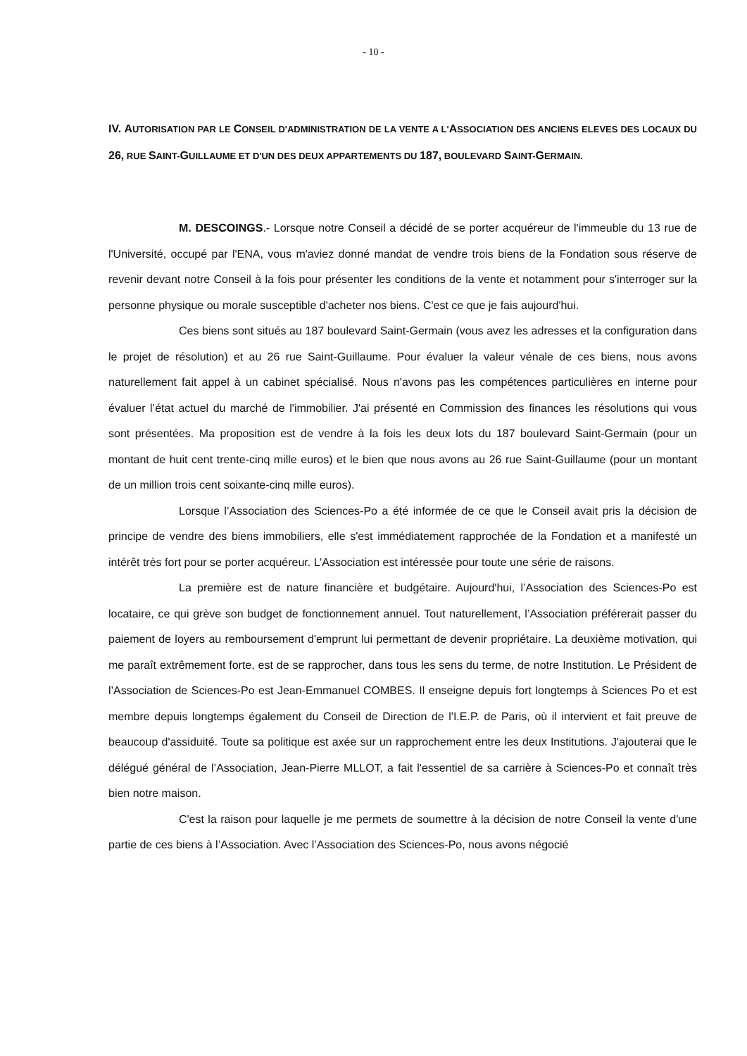- 10 -
IV. AUTORISATION PAR LE CONSEIL D'ADMINISTRATION DE LA VENTE A L'ASSOCIATION DES ANCIENS ELEVES DES LOCAUX DU 26, RUE SAINT-GUILLAUME ET D'UN DES DEUX APPARTEMENTS DU 187, BOULEVARD SAINT-GERMAIN.
M. DESCOINGS.- Lorsque notre Conseil a décidé de se porter acquéreur de l'immeuble du 13 rue de l'Université, occupé par l'ENA, vous m'aviez donné mandat de vendre trois biens de la Fondation sous réserve de revenir devant notre Conseil à la fois pour présenter les conditions de la vente et notamment pour s'interroger sur la personne physique ou morale susceptible d'acheter nos biens. C'est ce que je fais aujourd'hui.
Ces biens sont situés au 187 boulevard Saint-Germain (vous avez les adresses et la configuration dans le projet de résolution) et au 26 rue Saint-Guillaume. Pour évaluer la valeur vénale de ces biens, nous avons naturellement fait appel à un cabinet spécialisé. Nous n'avons pas les compétences particulières en interne pour évaluer l’état actuel du marché de l'immobilier. J'ai présenté en Commission des finances les résolutions qui vous sont présentées. Ma proposition est de vendre à la fois les deux lots du 187 boulevard Saint-Germain (pour un montant de huit cent trente-cinq mille euros) et le bien que nous avons au 26 rue Saint-Guillaume (pour un montant de un million trois cent soixante-cinq mille euros).
Lorsque l’Association des Sciences-Po a été informée de ce que le Conseil avait pris la décision de principe de vendre des biens immobiliers, elle s'est immédiatement rapprochée de la Fondation et a manifesté un intérêt très fort pour se porter acquéreur. L’Association est intéressée pour toute une série de raisons.
La première est de nature financière et budgétaire. Aujourd'hui, l’Association des Sciences-Po est locataire, ce qui grève son budget de fonctionnement annuel. Tout naturellement, l’Association préférerait passer du paiement de loyers au remboursement d'emprunt lui permettant de devenir propriétaire. La deuxième motivation, qui me paraît extrêmement forte, est de se rapprocher, dans tous les sens du terme, de notre Institution. Le Président de l’Association de Sciences-Po est Jean-Emmanuel COMBES. Il enseigne depuis fort longtemps à Sciences Po et est membre depuis longtemps également du Conseil de Direction de l'I.E.P. de Paris, où il intervient et fait preuve de beaucoup d'assiduité. Toute sa politique est axée sur un rapprochement entre les deux Institutions. J'ajouterai que le délégué général de l’Association, Jean-Pierre MLLOT, a fait l'essentiel de sa carrière à Sciences-Po et connaît très bien notre maison.
C'est la raison pour laquelle je me permets de soumettre à la décision de notre Conseil la vente d'une partie de ces biens à l’Association. Avec l’Association des Sciences-Po, nous avons négocié